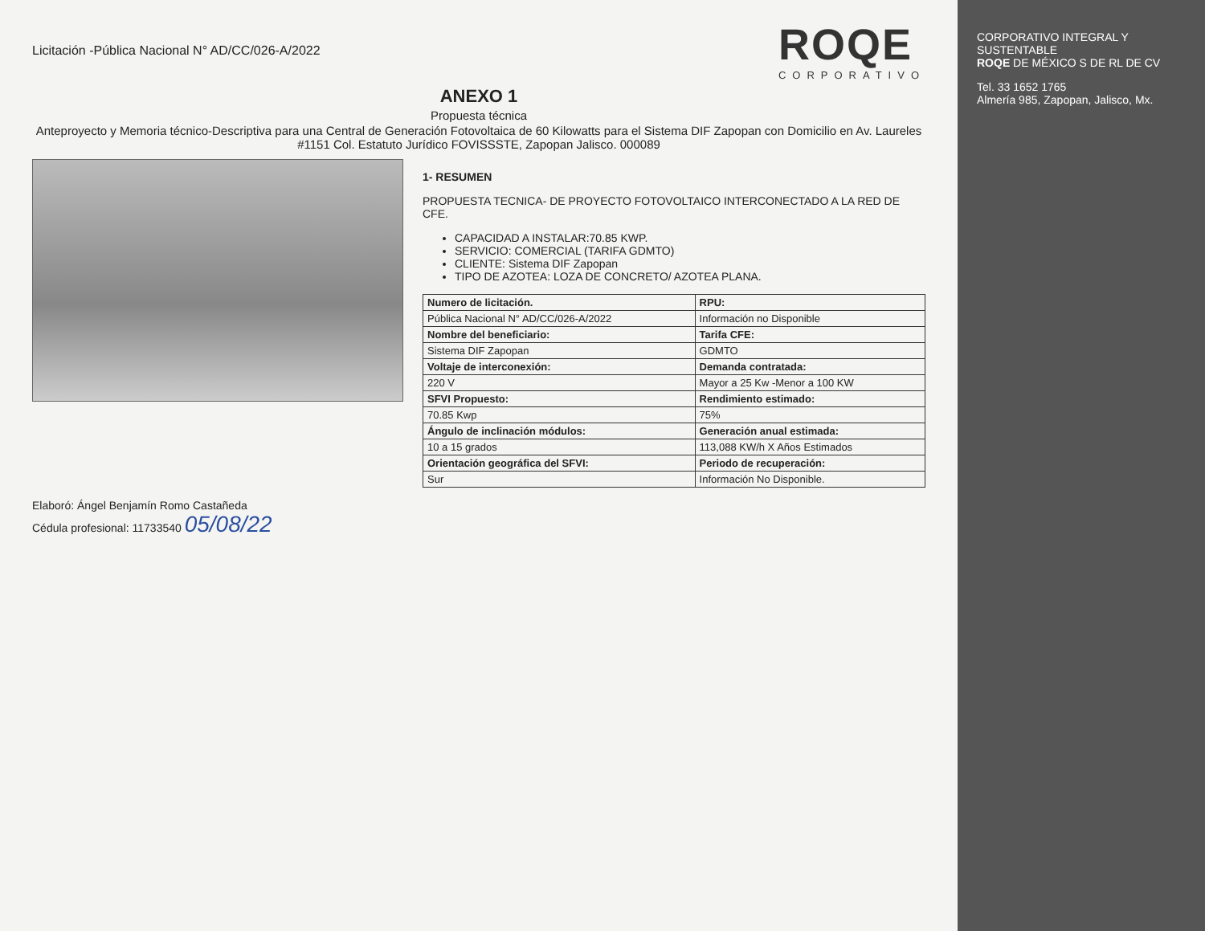Licitación -Pública Nacional N° AD/CC/026-A/2022
ROQE
CORPORATIVO
ANEXO 1
Propuesta técnica
Anteproyecto y Memoria técnico-Descriptiva para una Central de Generación Fotovoltaica de 60 Kilowatts para el Sistema DIF Zapopan con Domicilio en Av. Laureles #1151 Col. Estatuto Jurídico FOVISSSTE, Zapopan Jalisco. 000089
1- RESUMEN
PROPUESTA TECNICA- DE PROYECTO FOTOVOLTAICO INTERCONECTADO A LA RED DE CFE.
CAPACIDAD A INSTALAR:70.85 KWP.
SERVICIO: COMERCIAL (TARIFA GDMTO)
CLIENTE: Sistema DIF Zapopan
TIPO DE AZOTEA: LOZA DE CONCRETO/ AZOTEA PLANA.
| Numero de licitación. | RPU: |
| --- | --- |
| Pública Nacional N° AD/CC/026-A/2022 | Información no Disponible |
| Nombre del beneficiario: | Tarifa CFE: |
| Sistema DIF Zapopan | GDMTO |
| Voltaje de interconexión: | Demanda contratada: |
| 220 V | Mayor a 25 Kw -Menor a 100 KW |
| SFVI Propuesto: | Rendimiento estimado: |
| 70.85 Kwp | 75% |
| Ángulo de inclinación módulos: | Generación anual estimada: |
| 10 a 15 grados | 113,088 KW/h X Años Estimados |
| Orientación geográfica del SFVI: | Periodo de recuperación: |
| Sur | Información No Disponible. |
Elaboró: Ángel Benjamín Romo Castañeda
Cédula profesional: 11733540 05/08/22
CORPORATIVO INTEGRAL Y SUSTENTABLE
ROQE DE MÉXICO S DE RL DE CV
Tel. 33 1652 1765
Almería 985, Zapopan, Jalisco, Mx.